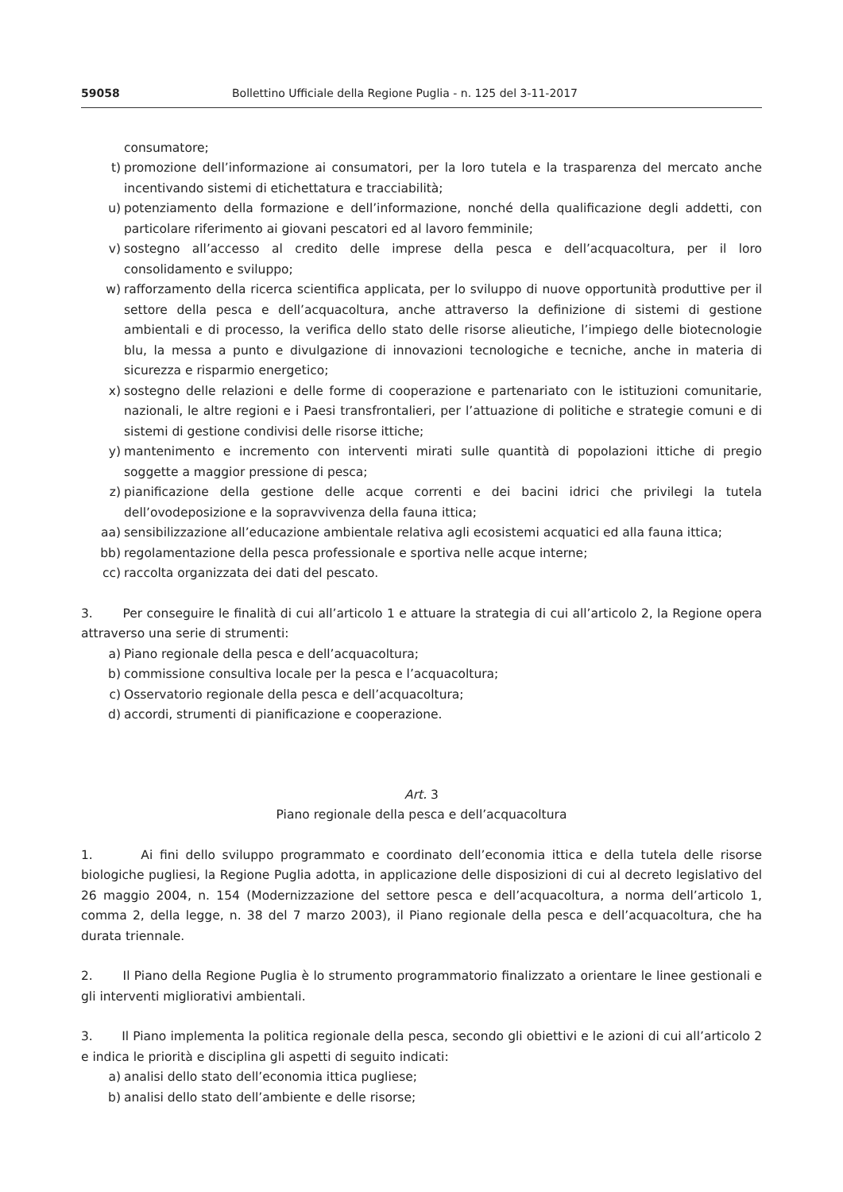59058 Bollettino Ufficiale della Regione Puglia - n. 125 del 3-11-2017
consumatore;
t) promozione dell’informazione ai consumatori, per la loro tutela e la trasparenza del mercato anche incentivando sistemi di etichettatura e tracciabilità;
u) potenziamento della formazione e dell’informazione, nonché della qualificazione degli addetti, con particolare riferimento ai giovani pescatori ed al lavoro femminile;
v) sostegno all’accesso al credito delle imprese della pesca e dell’acquacoltura, per il loro consolidamento e sviluppo;
w) rafforzamento della ricerca scientifica applicata, per lo sviluppo di nuove opportunità produttive per il settore della pesca e dell’acquacoltura, anche attraverso la definizione di sistemi di gestione ambientali e di processo, la verifica dello stato delle risorse alieutiche, l’impiego delle biotecnologie blu, la messa a punto e divulgazione di innovazioni tecnologiche e tecniche, anche in materia di sicurezza e risparmio energetico;
x) sostegno delle relazioni e delle forme di cooperazione e partenariato con le istituzioni comunitarie, nazionali, le altre regioni e i Paesi transfrontalieri, per l’attuazione di politiche e strategie comuni e di sistemi di gestione condivisi delle risorse ittiche;
y) mantenimento e incremento con interventi mirati sulle quantità di popolazioni ittiche di pregio soggette a maggior pressione di pesca;
z) pianificazione della gestione delle acque correnti e dei bacini idrici che privilegi la tutela dell’ovodeposizione e la sopravvivenza della fauna ittica;
aa) sensibilizzazione all’educazione ambientale relativa agli ecosistemi acquatici ed alla fauna ittica;
bb) regolamentazione della pesca professionale e sportiva nelle acque interne;
cc) raccolta organizzata dei dati del pescato.
3. Per conseguire le finalità di cui all’articolo 1 e attuare la strategia di cui all’articolo 2, la Regione opera attraverso una serie di strumenti:
a) Piano regionale della pesca e dell’acquacoltura;
b) commissione consultiva locale per la pesca e l’acquacoltura;
c) Osservatorio regionale della pesca e dell’acquacoltura;
d) accordi, strumenti di pianificazione e cooperazione.
Art. 3
Piano regionale della pesca e dell’acquacoltura
1. Ai fini dello sviluppo programmato e coordinato dell’economia ittica e della tutela delle risorse biologiche pugliesi, la Regione Puglia adotta, in applicazione delle disposizioni di cui al decreto legislativo del 26 maggio 2004, n. 154 (Modernizzazione del settore pesca e dell’acquacoltura, a norma dell’articolo 1, comma 2, della legge, n. 38 del 7 marzo 2003), il Piano regionale della pesca e dell’acquacoltura, che ha durata triennale.
2. Il Piano della Regione Puglia è lo strumento programmatorio finalizzato a orientare le linee gestionali e gli interventi migliorativi ambientali.
3. Il Piano implementa la politica regionale della pesca, secondo gli obiettivi e le azioni di cui all’articolo 2 e indica le priorità e disciplina gli aspetti di seguito indicati:
a) analisi dello stato dell’economia ittica pugliese;
b) analisi dello stato dell’ambiente e delle risorse;